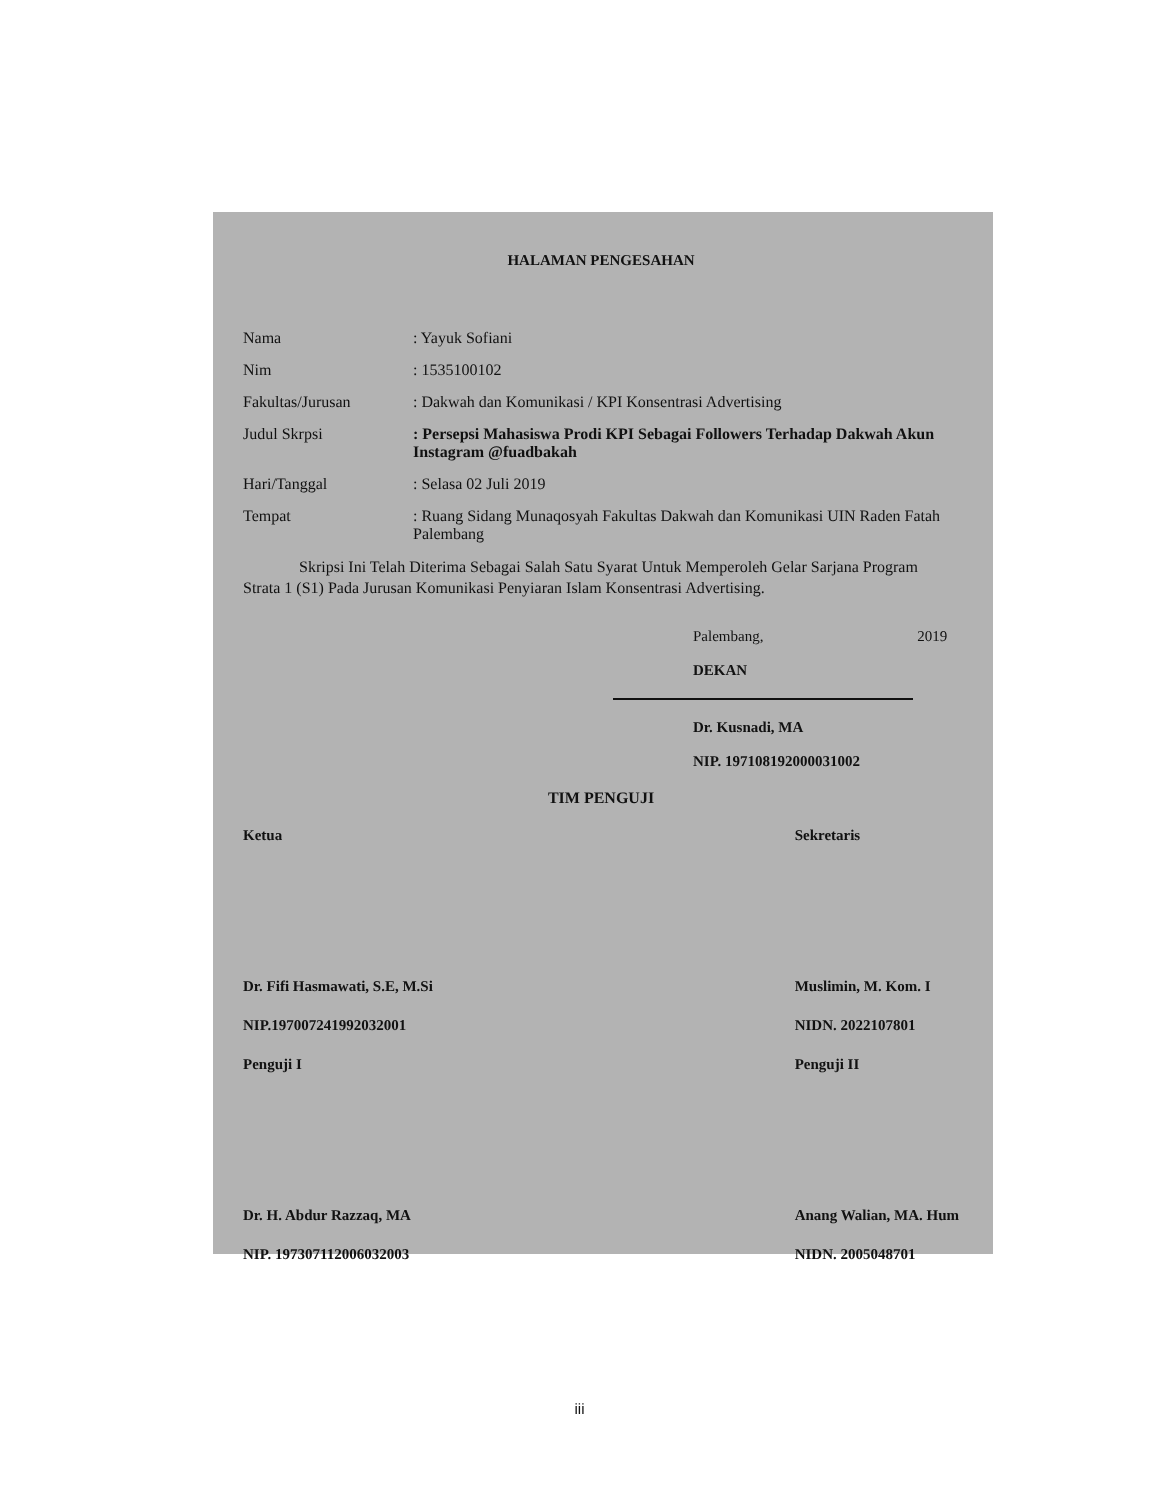HALAMAN PENGESAHAN
Nama : Yayuk Sofiani
Nim : 1535100102
Fakultas/Jurusan : Dakwah dan Komunikasi / KPI Konsentrasi Advertising
Judul Skrpsi : Persepsi Mahasiswa Prodi KPI Sebagai Followers Terhadap Dakwah Akun Instagram @fuadbakah
Hari/Tanggal : Selasa 02 Juli 2019
Tempat : Ruang Sidang Munaqosyah Fakultas Dakwah dan Komunikasi UIN Raden Fatah Palembang
Skripsi Ini Telah Diterima Sebagai Salah Satu Syarat Untuk Memperoleh Gelar Sarjana Program Strata 1 (S1) Pada Jurusan Komunikasi Penyiaran Islam Konsentrasi Advertising.
Palembang, 2019
DEKAN
Dr. Kusnadi, MA
NIP. 197108192000031002
TIM PENGUJI
Ketua
Dr. Fifi Hasmawati, S.E, M.Si
NIP.197007241992032001
Penguji I
Dr. H. Abdur Razzaq, MA
NIP. 197307112006032003
Sekretaris
Muslimin, M. Kom. I
NIDN. 2022107801
Penguji II
Anang Walian, MA. Hum
NIDN. 2005048701
iii